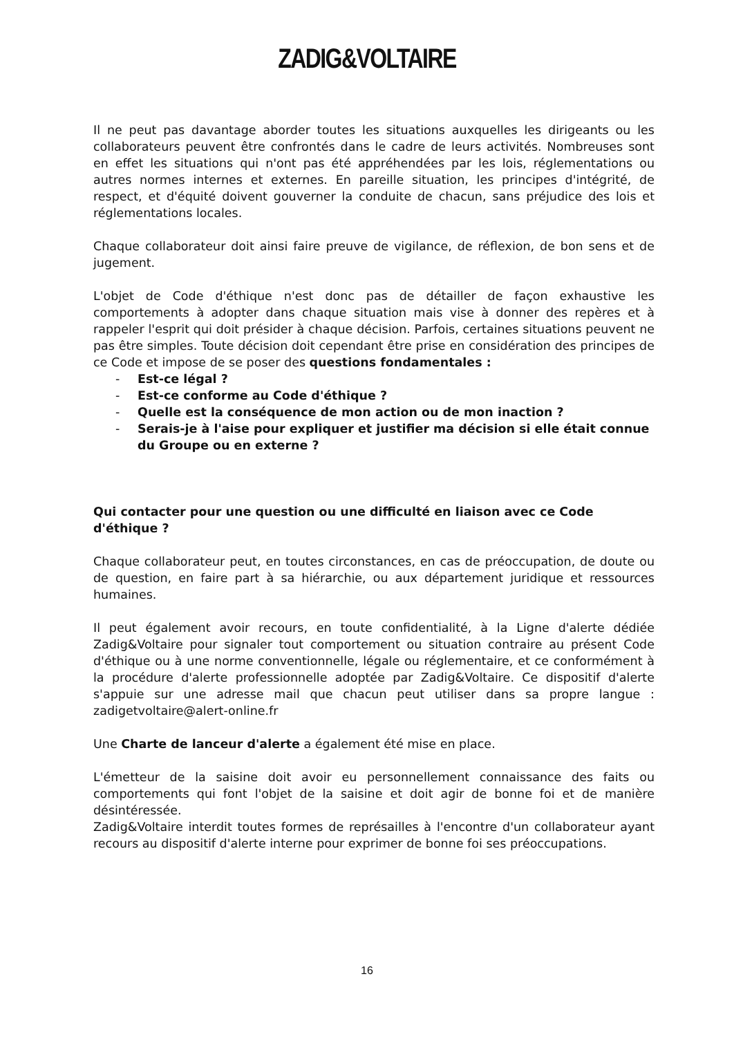ZADIG&VOLTAIRE
Il ne peut pas davantage aborder toutes les situations auxquelles les dirigeants ou les collaborateurs peuvent être confrontés dans le cadre de leurs activités. Nombreuses sont en effet les situations qui n'ont pas été appréhendées par les lois, réglementations ou autres normes internes et externes. En pareille situation, les principes d'intégrité, de respect, et d'équité doivent gouverner la conduite de chacun, sans préjudice des lois et réglementations locales.
Chaque collaborateur doit ainsi faire preuve de vigilance, de réflexion, de bon sens et de jugement.
L'objet de Code d'éthique n'est donc pas de détailler de façon exhaustive les comportements à adopter dans chaque situation mais vise à donner des repères et à rappeler l'esprit qui doit présider à chaque décision. Parfois, certaines situations peuvent ne pas être simples. Toute décision doit cependant être prise en considération des principes de ce Code et impose de se poser des questions fondamentales :
- Est-ce légal ?
- Est-ce conforme au Code d'éthique ?
- Quelle est la conséquence de mon action ou de mon inaction ?
- Serais-je à l'aise pour expliquer et justifier ma décision si elle était connue du Groupe ou en externe ?
Qui contacter pour une question ou une difficulté en liaison avec ce Code d'éthique ?
Chaque collaborateur peut, en toutes circonstances, en cas de préoccupation, de doute ou de question, en faire part à sa hiérarchie, ou aux département juridique et ressources humaines.
Il peut également avoir recours, en toute confidentialité, à la Ligne d'alerte dédiée Zadig&Voltaire pour signaler tout comportement ou situation contraire au présent Code d'éthique ou à une norme conventionnelle, légale ou réglementaire, et ce conformément à la procédure d'alerte professionnelle adoptée par Zadig&Voltaire. Ce dispositif d'alerte s'appuie sur une adresse mail que chacun peut utiliser dans sa propre langue : zadigetvoltaire@alert-online.fr
Une Charte de lanceur d'alerte a également été mise en place.
L'émetteur de la saisine doit avoir eu personnellement connaissance des faits ou comportements qui font l'objet de la saisine et doit agir de bonne foi et de manière désintéressée.
Zadig&Voltaire interdit toutes formes de représailles à l'encontre d'un collaborateur ayant recours au dispositif d'alerte interne pour exprimer de bonne foi ses préoccupations.
16